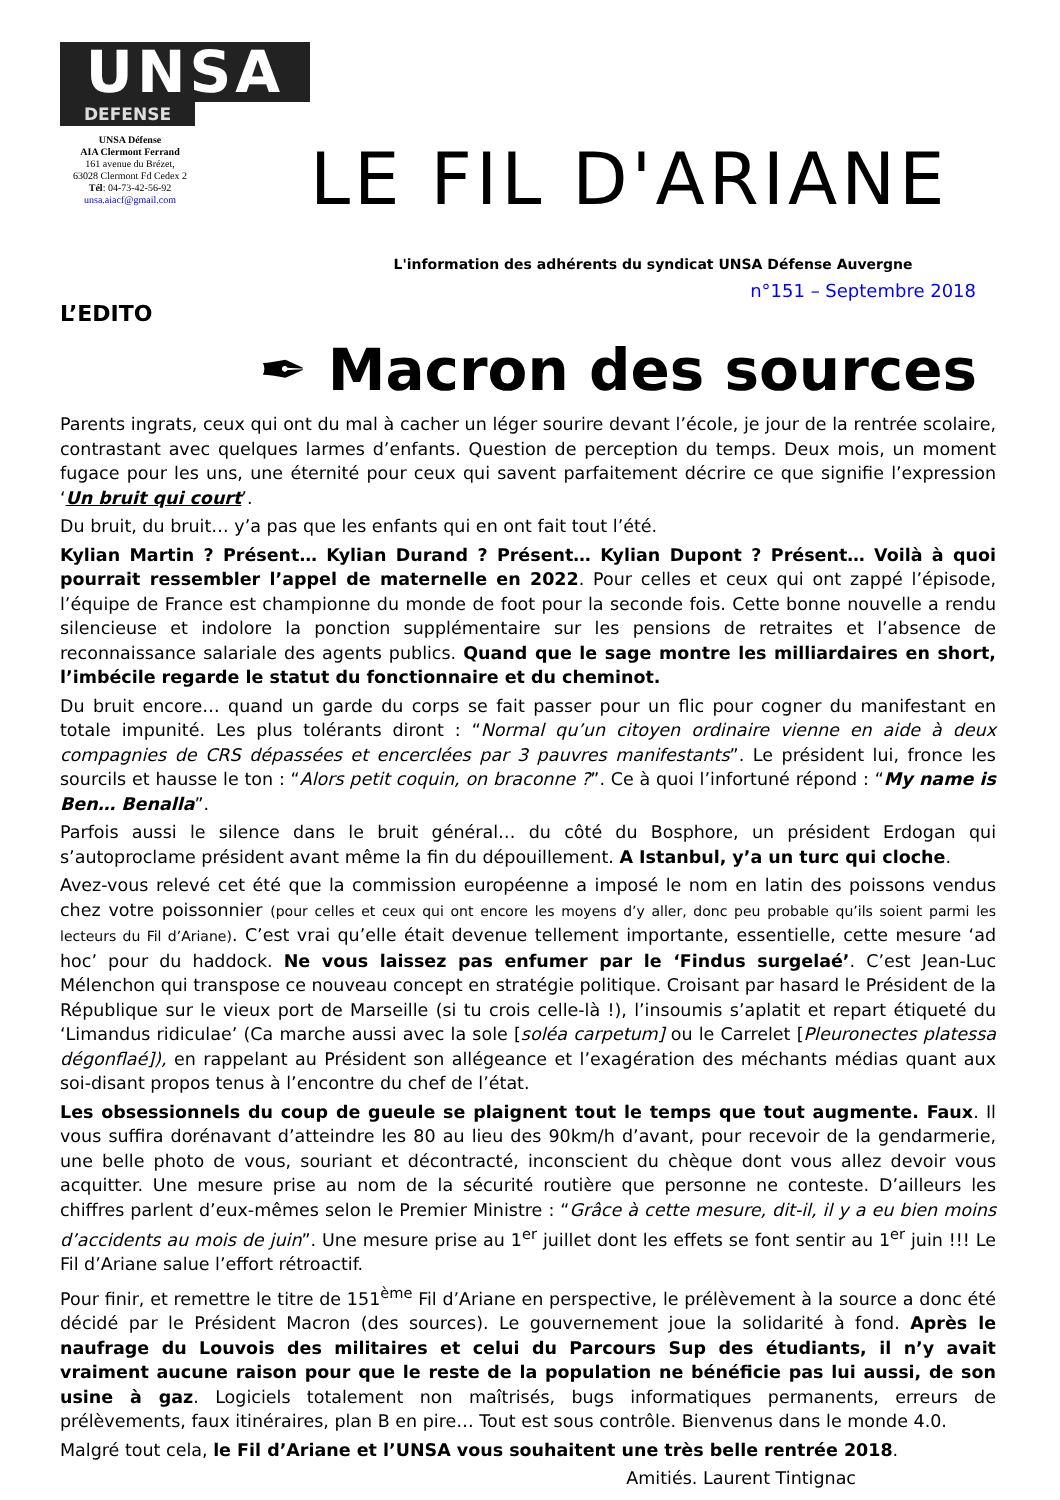UNSA
DEFENSE
UNSA Défense
AIA Clermont Ferrand
161 avenue du Brézet,
63028 Clermont Fd Cedex 2
Tél: 04-73-42-56-92
unsa.aiacf@gmail.com
LE FIL D'ARIANE
L'information des adhérents du syndicat UNSA Défense Auvergne
n°151 – Septembre 2018
L’EDITO
✒ Macron des sources
Parents ingrats, ceux qui ont du mal à cacher un léger sourire devant l’école, je jour de la rentrée scolaire, contrastant avec quelques larmes d’enfants. Question de perception du temps. Deux mois, un moment fugace pour les uns, une éternité pour ceux qui savent parfaitement décrire ce que signifie l’expression ‘Un bruit qui court’.
Du bruit, du bruit… y’a pas que les enfants qui en ont fait tout l’été.
Kylian Martin ? Présent… Kylian Durand ? Présent… Kylian Dupont ? Présent… Voilà à quoi pourrait ressembler l’appel de maternelle en 2022. Pour celles et ceux qui ont zappé l’épisode, l’équipe de France est championne du monde de foot pour la seconde fois. Cette bonne nouvelle a rendu silencieuse et indolore la ponction supplémentaire sur les pensions de retraites et l’absence de reconnaissance salariale des agents publics. Quand que le sage montre les milliardaires en short, l’imbécile regarde le statut du fonctionnaire et du cheminot.
Du bruit encore… quand un garde du corps se fait passer pour un flic pour cogner du manifestant en totale impunité. Les plus tolérants diront : “Normal qu’un citoyen ordinaire vienne en aide à deux compagnies de CRS dépassées et encerclées par 3 pauvres manifestants”. Le président lui, fronce les sourcils et hausse le ton : “Alors petit coquin, on braconne ?”. Ce à quoi l’infortuné répond : “My name is Ben… Benalla”.
Parfois aussi le silence dans le bruit général… du côté du Bosphore, un président Erdogan qui s’autoproclame président avant même la fin du dépouillement. A Istanbul, y’a un turc qui cloche.
Avez-vous relevé cet été que la commission européenne a imposé le nom en latin des poissons vendus chez votre poissonnier (pour celles et ceux qui ont encore les moyens d’y aller, donc peu probable qu’ils soient parmi les lecteurs du Fil d’Ariane). C’est vrai qu’elle était devenue tellement importante, essentielle, cette mesure ‘ad hoc’ pour du haddock. Ne vous laissez pas enfumer par le ‘Findus surgelaé’. C’est Jean-Luc Mélenchon qui transpose ce nouveau concept en stratégie politique. Croisant par hasard le Président de la République sur le vieux port de Marseille (si tu crois celle-là !), l’insoumis s’aplatit et repart étiqueté du ‘Limandus ridiculae’ (Ca marche aussi avec la sole [soléa carpetum] ou le Carrelet [Pleuronectes platessa dégonflaé]), en rappelant au Président son allégeance et l’exagération des méchants médias quant aux soi-disant propos tenus à l’encontre du chef de l’état.
Les obsessionnels du coup de gueule se plaignent tout le temps que tout augmente. Faux. Il vous suffira dorénavant d’atteindre les 80 au lieu des 90km/h d’avant, pour recevoir de la gendarmerie, une belle photo de vous, souriant et décontracté, inconscient du chèque dont vous allez devoir vous acquitter. Une mesure prise au nom de la sécurité routière que personne ne conteste. D’ailleurs les chiffres parlent d’eux-mêmes selon le Premier Ministre : “Grâce à cette mesure, dit-il, il y a eu bien moins d’accidents au mois de juin”. Une mesure prise au 1<sup>er</sup> juillet dont les effets se font sentir au 1<sup>er</sup> juin !!! Le Fil d’Ariane salue l’effort rétroactif.
Pour finir, et remettre le titre de 151<sup>ème</sup> Fil d’Ariane en perspective, le prélèvement à la source a donc été décidé par le Président Macron (des sources). Le gouvernement joue la solidarité à fond. Après le naufrage du Louvois des militaires et celui du Parcours Sup des étudiants, il n’y avait vraiment aucune raison pour que le reste de la population ne bénéficie pas lui aussi, de son usine à gaz. Logiciels totalement non maîtrisés, bugs informatiques permanents, erreurs de prélèvements, faux itinéraires, plan B en pire… Tout est sous contrôle. Bienvenus dans le monde 4.0.
Malgré tout cela, le Fil d’Ariane et l’UNSA vous souhaitent une très belle rentrée 2018.
Amitiés. Laurent Tintignac